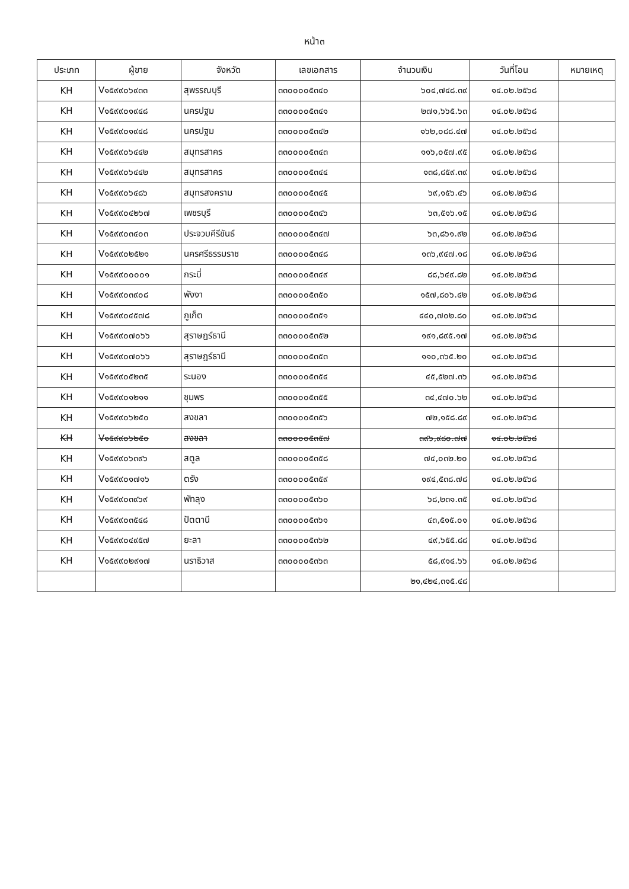หน้า๓
| ประเภท | ผู้ขาย | จังหวัด | เลขเอกสาร | จำนวนเงิน | วันที่โอน | หมายเหตุ |
| --- | --- | --- | --- | --- | --- | --- |
| KH | V๑๕๙๙๐๖๙๓๓ | สุพรรณบุรี | ๓๓๐๐๐๐๕๓๔๐ | ๖๐๔,๗๔๘.๓๙ | ๑๔.๐๒.๒๕๖๘ | |
| KH | V๑๕๙๙๐๑๙๔๘ | นครปฐม | ๓๓๐๐๐๐๕๓๔๑ | ๒๗๑,๖๖๕.๖๓ | ๑๔.๐๒.๒๕๖๘ | |
| KH | V๑๕๙๙๐๑๙๔๘ | นครปฐม | ๓๓๐๐๐๐๕๓๔๒ | ๑๖๒,๐๘๘.๔๗ | ๑๔.๐๒.๒๕๖๘ | |
| KH | V๑๕๙๙๐๖๔๔๒ | สมุทรสาคร | ๓๓๐๐๐๐๕๓๔๓ | ๑๑๖,๐๕๗.๙๕ | ๑๔.๐๒.๒๕๖๘ | |
| KH | V๑๕๙๙๐๖๔๔๒ | สมุทรสาคร | ๓๓๐๐๐๐๕๓๔๔ | ๑๓๘,๘๕๙.๓๙ | ๑๔.๐๒.๒๕๖๘ | |
| KH | V๑๕๙๙๐๖๔๘๖ | สมุทรสงคราม | ๓๓๐๐๐๐๕๓๔๕ | ๖๙,๑๕๖.๔๖ | ๑๔.๐๒.๒๕๖๘ | |
| KH | V๑๕๙๙๐๔๒๖๗ | เพชรบุรี | ๓๓๐๐๐๐๕๓๔๖ | ๖๓,๕๑๖.๑๕ | ๑๔.๐๒.๒๕๖๘ | |
| KH | V๑๕๙๙๐๓๔๐๓ | ประจวบคีรีขันธ์ | ๓๓๐๐๐๐๕๓๔๗ | ๖๓,๘๖๑.๙๒ | ๑๔.๐๒.๒๕๖๘ | |
| KH | V๑๕๙๙๐๒๕๒๑ | นครศรีธรรมราช | ๓๓๐๐๐๐๕๓๔๘ | ๑๓๖,๙๔๗.๑๘ | ๑๔.๐๒.๒๕๖๘ | |
| KH | V๑๕๙๙๐๐๐๐๑ | กระบี่ | ๓๓๐๐๐๐๕๓๔๙ | ๘๘,๖๔๙.๘๒ | ๑๔.๐๒.๒๕๖๘ | |
| KH | V๑๕๙๙๐๓๙๐๘ | พังงา | ๓๓๐๐๐๐๕๓๕๐ | ๑๕๗,๘๐๖.๔๒ | ๑๔.๐๒.๒๕๖๘ | |
| KH | V๑๕๙๙๐๔๕๗๘ | ภูเก็ต | ๓๓๐๐๐๐๕๓๕๑ | ๔๔๐,๗๐๒.๘๐ | ๑๔.๐๒.๒๕๖๘ | |
| KH | V๑๕๙๙๐๗๐๖๖ | สุราษฎร์ธานี | ๓๓๐๐๐๐๕๓๕๒ | ๑๙๑,๘๙๕.๑๗ | ๑๔.๐๒.๒๕๖๘ | |
| KH | V๑๕๙๙๐๗๐๖๖ | สุราษฎร์ธานี | ๓๓๐๐๐๐๕๓๕๓ | ๑๑๐,๓๖๕.๒๐ | ๑๔.๐๒.๒๕๖๘ | |
| KH | V๑๕๙๙๐๕๒๓๕ | ระนอง | ๓๓๐๐๐๐๕๓๕๔ | ๔๕,๕๒๗.๓๖ | ๑๔.๐๒.๒๕๖๘ | |
| KH | V๑๕๙๙๐๑๒๑๑ | ชุมพร | ๓๓๐๐๐๐๕๓๕๕ | ๓๔,๔๗๐.๖๒ | ๑๔.๐๒.๒๕๖๘ | |
| KH | V๑๕๙๙๐๖๒๕๐ | สงขลา | ๓๓๐๐๐๐๕๓๕๖ | ๗๒,๑๕๘.๘๙ | ๑๔.๐๒.๒๕๖๘ | |
| KH | V๑๕๙๙๐๖๒๕๐ | สงขลา | ๓๓๐๐๐๐๕๓๕๗ | ๓๙๖,๙๘๐.๗๗ | ๑๔.๐๒.๒๕๖๘ | |
| KH | V๑๕๙๙๐๖๓๙๖ | สตูล | ๓๓๐๐๐๐๕๓๕๘ | ๗๔,๐๓๒.๒๐ | ๑๔.๐๒.๒๕๖๘ | |
| KH | V๑๕๙๙๐๑๗๑๖ | ตรัง | ๓๓๐๐๐๐๕๓๕๙ | ๑๙๔,๕๓๘.๗๘ | ๑๔.๐๒.๒๕๖๘ | |
| KH | V๑๕๙๙๐๓๙๖๙ | พัทลุง | ๓๓๐๐๐๐๕๓๖๐ | ๖๘,๒๓๑.๓๕ | ๑๔.๐๒.๒๕๖๘ | |
| KH | V๑๕๙๙๐๓๕๔๘ | ปัตตานี | ๓๓๐๐๐๐๕๓๖๑ | ๔๓,๕๑๕.๐๑ | ๑๔.๐๒.๒๕๖๘ | |
| KH | V๑๕๙๙๐๔๙๕๗ | ยะลา | ๓๓๐๐๐๐๕๓๖๒ | ๔๙,๖๕๕.๘๘ | ๑๔.๐๒.๒๕๖๘ | |
| KH | V๑๕๙๙๐๒๙๑๗ | นราธิวาส | ๓๓๐๐๐๐๕๓๖๓ | ๕๘,๙๑๔.๖๖ | ๑๔.๐๒.๒๕๖๘ | |
| | | | | ๒๑,๔๒๔,๓๑๕.๔๘ | | |